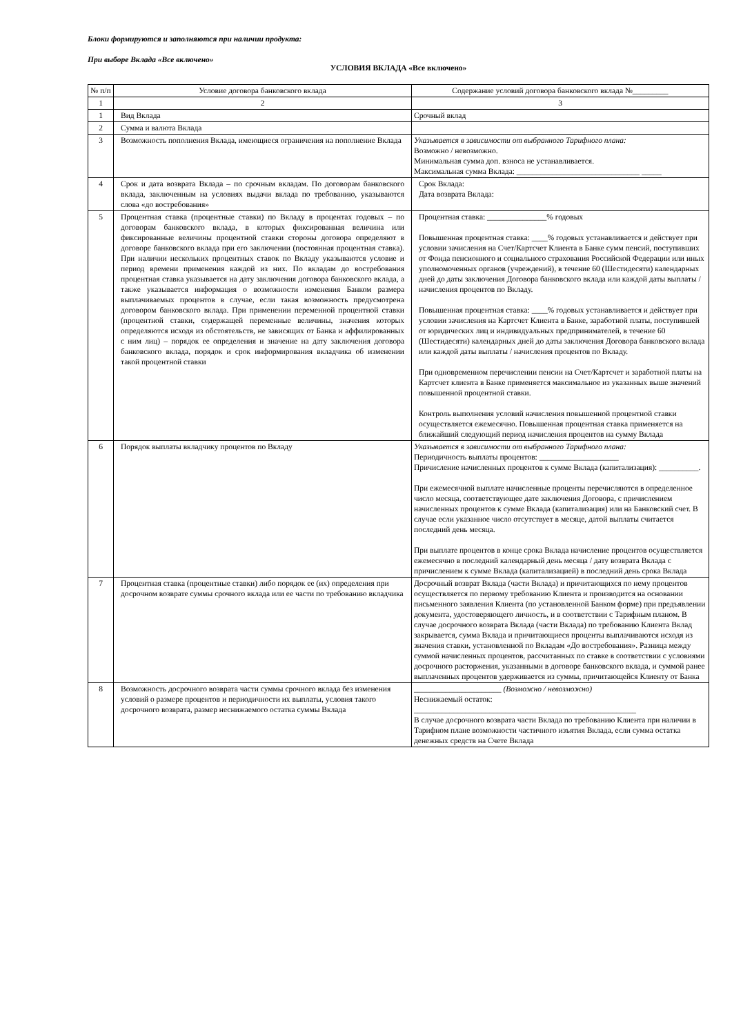Блоки формируются и заполняются при наличии продукта:
При выборе Вклада «Все включено»
УСЛОВИЯ ВКЛАДА «Все включено»
| № п/п | Условие договора банковского вклада | Содержание условий договора банковского вклада №_________ |
| --- | --- | --- |
| 1 | 2 | 3 |
| 1 | Вид Вклада | Срочный вклад |
| 2 | Сумма и валюта Вклада | |
| 3 | Возможность пополнения Вклада, имеющиеся ограничения на пополнение Вклада | Указывается в зависимости от выбранного Тарифного плана: Возможно / невозможно. Минимальная сумма доп. взноса не устанавливается. Максимальная сумма Вклада: _______________________________ _____ |
| 4 | Срок и дата возврата Вклада – по срочным вкладам. По договорам банковского вклада, заключенным на условиях выдачи вклада по требованию, указываются слова «до востребования» | Срок Вклада: Дата возврата Вклада: |
| 5 | Процентная ставка (процентные ставки) по Вкладу в процентах годовых – по договорам банковского вклада, в которых фиксированная величина или фиксированные величины процентной ставки стороны договора определяют в договоре банковского вклада при его заключении (постоянная процентная ставка). При наличии нескольких процентных ставок по Вкладу указываются условие и период времени применения каждой из них. По вкладам до востребования процентная ставка указывается на дату заключения договора банковского вклада, а также указывается информация о возможности изменения Банком размера выплачиваемых процентов в случае, если такая возможность предусмотрена договором банковского вклада. При применении переменной процентной ставки (процентной ставки, содержащей переменные величины, значения которых определяются исходя из обстоятельств, не зависящих от Банка и аффилированных с ним лиц) – порядок ее определения и значение на дату заключения договора банковского вклада, порядок и срок информирования вкладчика об изменении такой процентной ставки | Процентная ставка: _______________% годовых Повышенная процентная ставка: ____% годовых устанавливается и действует при условии зачисления на Счет/Картсчет Клиента в Банке сумм пенсий, поступивших от Фонда пенсионного и социального страхования Российской Федерации или иных уполномоченных органов (учреждений), в течение 60 (Шестидесяти) календарных дней до даты заключения Договора банковского вклада или каждой даты выплаты / начисления процентов по Вкладу. Повышенная процентная ставка: ____% годовых устанавливается и действует при условии зачисления на Картсчет Клиента в Банке, заработной платы, поступившей от юридических лиц и индивидуальных предпринимателей, в течение 60 (Шестидесяти) календарных дней до даты заключения Договора банковского вклада или каждой даты выплаты / начисления процентов по Вкладу. При одновременном перечислении пенсии на Счет/Картсчет и заработной платы на Картсчет клиента в Банке применяется максимальное из указанных выше значений повышенной процентной ставки. Контроль выполнения условий начисления повышенной процентной ставки осуществляется ежемесячно. Повышенная процентная ставка применяется на ближайший следующий период начисления процентов на сумму Вклада |
| 6 | Порядок выплаты вкладчику процентов по Вкладу | Указывается в зависимости от выбранного Тарифного плана: Периодичность выплаты процентов: ____________________ Причисление начисленных процентов к сумме Вклада (капитализация): __________. При ежемесячной выплате начисленные проценты перечисляются в определенное число месяца, соответствующее дате заключения Договора, с причислением начисленных процентов к сумме Вклада (капитализация) или на Банковский счет. В случае если указанное число отсутствует в месяце, датой выплаты считается последний день месяца. При выплате процентов в конце срока Вклада начисление процентов осуществляется ежемесячно в последний календарный день месяца / дату возврата Вклада с причислением к сумме Вклада (капитализацией) в последний день срока Вклада |
| 7 | Процентная ставка (процентные ставки) либо порядок ее (их) определения при досрочном возврате суммы срочного вклада или ее части по требованию вкладчика | Досрочный возврат Вклада (части Вклада) и причитающихся по нему процентов осуществляется по первому требованию Клиента и производится на основании письменного заявления Клиента (по установленной Банком форме) при предъявлении документа, удостоверяющего личность, и в соответствии с Тарифным планом. В случае досрочного возврата Вклада (части Вклада) по требованию Клиента Вклад закрывается, сумма Вклада и причитающиеся проценты выплачиваются исходя из значения ставки, установленной по Вкладам «До востребования». Разница между суммой начисленных процентов, рассчитанных по ставке в соответствии с условиями досрочного расторжения, указанными в договоре банковского вклада, и суммой ранее выплаченных процентов удерживается из суммы, причитающейся Клиенту от Банка |
| 8 | Возможность досрочного возврата части суммы срочного вклада без изменения условий о размере процентов и периодичности их выплаты, условия такого досрочного возврата, размер неснижаемого остатка суммы Вклада | ______________________ (Возможно / невозможно) Неснижаемый остаток: ________________________________________________________ В случае досрочного возврата части Вклада по требованию Клиента при наличии в Тарифном плане возможности частичного изъятия Вклада, если сумма остатка денежных средств на Счете Вклада |